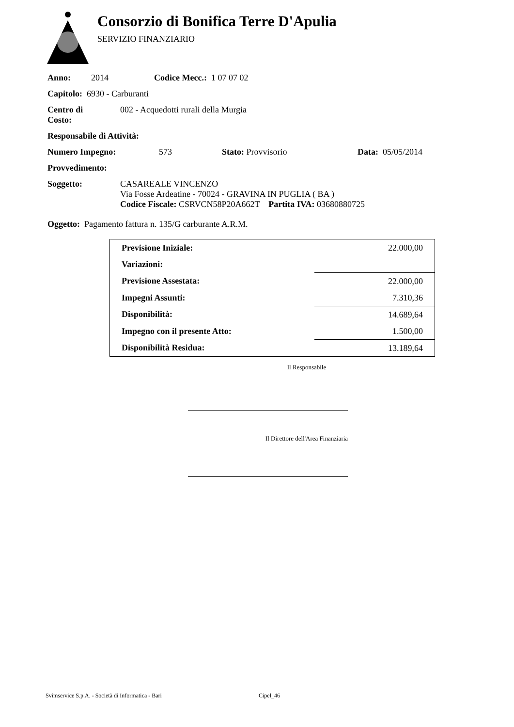Consorzio di Bonifica Terre D'Apulia
SERVIZIO FINANZIARIO
Anno: 2014 Codice Mecc.: 1 07 07 02
Capitolo: 6930 - Carburanti
Centro di
Costo: 002 - Acquedotti rurali della Murgia
Responsabile di Attività:
Numero Impegno: 573 Stato: Provvisorio Data: 05/05/2014
Provvedimento:
Soggetto: CASAREALE VINCENZO
Via Fosse Ardeatine - 70024 - GRAVINA IN PUGLIA ( BA )
Codice Fiscale: CSRVCN58P20A662T Partita IVA: 03680880725
Oggetto: Pagamento fattura n. 135/G carburante A.R.M.
| Previsione Iniziale: | 22.000,00 |
| Variazioni: | |
| Previsione Assestata: | 22.000,00 |
| Impegni Assunti: | 7.310,36 |
| Disponibilità: | 14.689,64 |
| Impegno con il presente Atto: | 1.500,00 |
| Disponibilità Residua: | 13.189,64 |
Il Responsabile
Il Direttore dell'Area Finanziaria
Svimservice S.p.A. - Società di Informatica - Bari Cipel_46